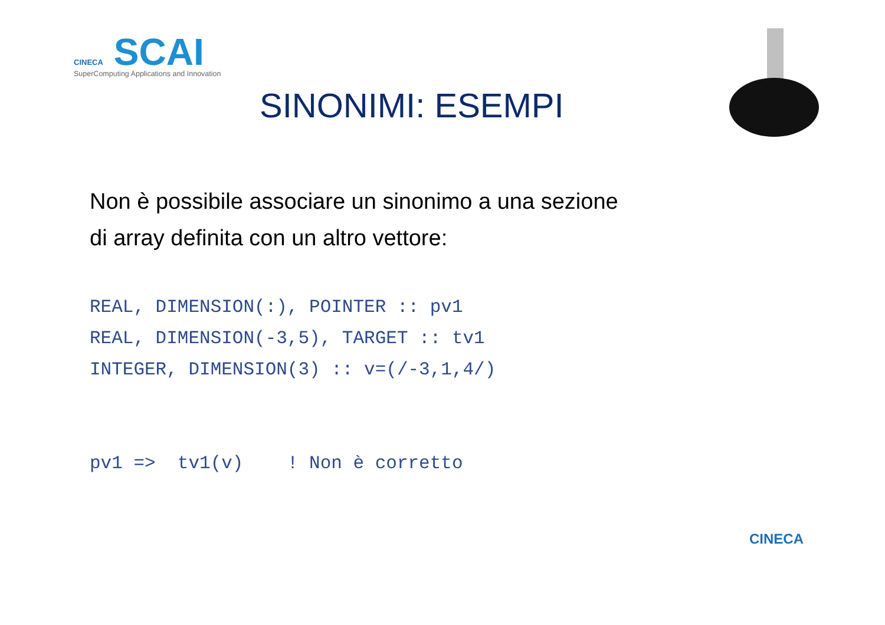CINECA SCAI
SuperComputing Applications and Innovation
SINONIMI: ESEMPI
Non è possibile associare un sinonimo a una sezione
di array definita con un altro vettore:
REAL, DIMENSION(:), POINTER :: pv1
REAL, DIMENSION(-3,5), TARGET :: tv1
INTEGER, DIMENSION(3) :: v=(/-3,1,4/)


pv1 =>  tv1(v)    ! Non è corretto
CINECA